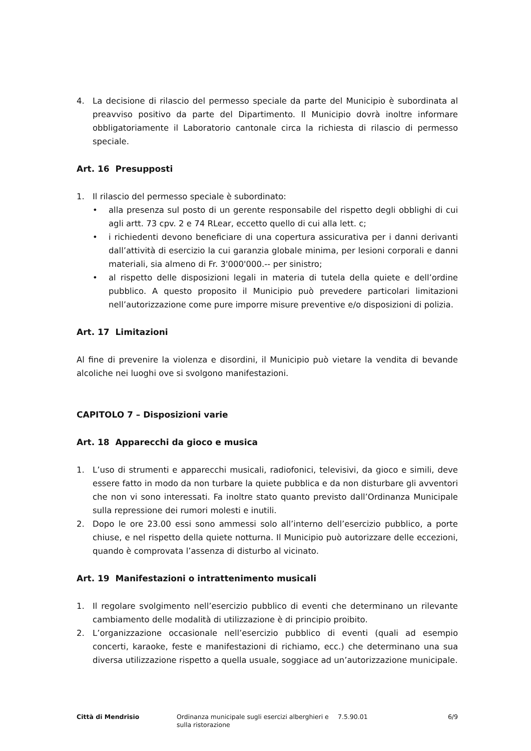4. La decisione di rilascio del permesso speciale da parte del Municipio è subordinata al preavviso positivo da parte del Dipartimento. Il Municipio dovrà inoltre informare obbligatoriamente il Laboratorio cantonale circa la richiesta di rilascio di permesso speciale.
Art. 16 Presupposti
1. Il rilascio del permesso speciale è subordinato:
• alla presenza sul posto di un gerente responsabile del rispetto degli obblighi di cui agli artt. 73 cpv. 2 e 74 RLear, eccetto quello di cui alla lett. c;
• i richiedenti devono beneficiare di una copertura assicurativa per i danni derivanti dall’attività di esercizio la cui garanzia globale minima, per lesioni corporali e danni materiali, sia almeno di Fr. 3'000'000.-- per sinistro;
• al rispetto delle disposizioni legali in materia di tutela della quiete e dell’ordine pubblico. A questo proposito il Municipio può prevedere particolari limitazioni nell’autorizzazione come pure imporre misure preventive e/o disposizioni di polizia.
Art. 17 Limitazioni
Al fine di prevenire la violenza e disordini, il Municipio può vietare la vendita di bevande alcoliche nei luoghi ove si svolgono manifestazioni.
CAPITOLO 7 – Disposizioni varie
Art. 18 Apparecchi da gioco e musica
1. L’uso di strumenti e apparecchi musicali, radiofonici, televisivi, da gioco e simili, deve essere fatto in modo da non turbare la quiete pubblica e da non disturbare gli avventori che non vi sono interessati. Fa inoltre stato quanto previsto dall’Ordinanza Municipale sulla repressione dei rumori molesti e inutili.
2. Dopo le ore 23.00 essi sono ammessi solo all’interno dell’esercizio pubblico, a porte chiuse, e nel rispetto della quiete notturna. Il Municipio può autorizzare delle eccezioni, quando è comprovata l’assenza di disturbo al vicinato.
Art. 19 Manifestazioni o intrattenimento musicali
1. Il regolare svolgimento nell’esercizio pubblico di eventi che determinano un rilevante cambiamento delle modalità di utilizzazione è di principio proibito.
2. L’organizzazione occasionale nell’esercizio pubblico di eventi (quali ad esempio concerti, karaoke, feste e manifestazioni di richiamo, ecc.) che determinano una sua diversa utilizzazione rispetto a quella usuale, soggiace ad un’autorizzazione municipale.
Città di Mendrisio Ordinanza municipale sugli esercizi alberghieri e sulla ristorazione
7.5.90.01 6/9